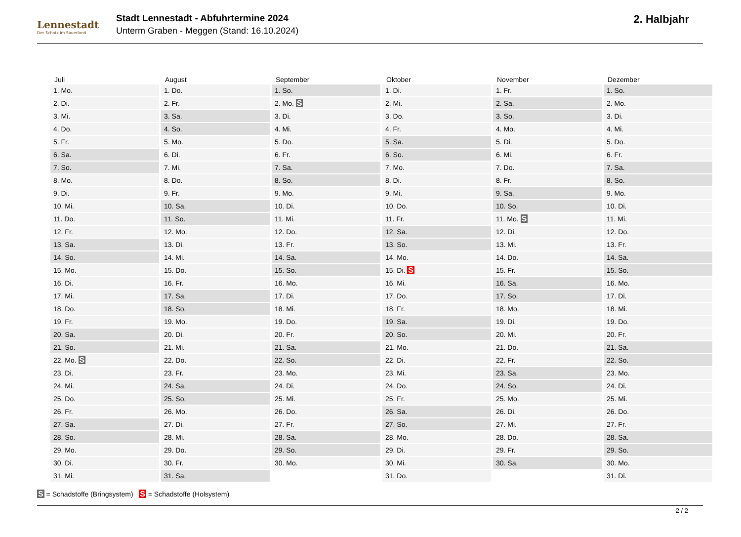Lennestadt
Der Schatz im Sauerland
Stadt Lennestadt - Abfuhrtermine 2024
Unterm Graben - Meggen (Stand: 16.10.2024)
2. Halbjahr
| Juli | August | September | Oktober | November | Dezember |
| --- | --- | --- | --- | --- | --- |
| 1. Mo. | 1. Do. | 1. So. | 1. Di. | 1. Fr. | 1. So. |
| 2. Di. | 2. Fr. | 2. Mo. S | 2. Mi. | 2. Sa. | 2. Mo. |
| 3. Mi. | 3. Sa. | 3. Di. | 3. Do. | 3. So. | 3. Di. |
| 4. Do. | 4. So. | 4. Mi. | 4. Fr. | 4. Mo. | 4. Mi. |
| 5. Fr. | 5. Mo. | 5. Do. | 5. Sa. | 5. Di. | 5. Do. |
| 6. Sa. | 6. Di. | 6. Fr. | 6. So. | 6. Mi. | 6. Fr. |
| 7. So. | 7. Mi. | 7. Sa. | 7. Mo. | 7. Do. | 7. Sa. |
| 8. Mo. | 8. Do. | 8. So. | 8. Di. | 8. Fr. | 8. So. |
| 9. Di. | 9. Fr. | 9. Mo. | 9. Mi. | 9. Sa. | 9. Mo. |
| 10. Mi. | 10. Sa. | 10. Di. | 10. Do. | 10. So. | 10. Di. |
| 11. Do. | 11. So. | 11. Mi. | 11. Fr. | 11. Mo. S | 11. Mi. |
| 12. Fr. | 12. Mo. | 12. Do. | 12. Sa. | 12. Di. | 12. Do. |
| 13. Sa. | 13. Di. | 13. Fr. | 13. So. | 13. Mi. | 13. Fr. |
| 14. So. | 14. Mi. | 14. Sa. | 14. Mo. | 14. Do. | 14. Sa. |
| 15. Mo. | 15. Do. | 15. So. | 15. Di. S | 15. Fr. | 15. So. |
| 16. Di. | 16. Fr. | 16. Mo. | 16. Mi. | 16. Sa. | 16. Mo. |
| 17. Mi. | 17. Sa. | 17. Di. | 17. Do. | 17. So. | 17. Di. |
| 18. Do. | 18. So. | 18. Mi. | 18. Fr. | 18. Mo. | 18. Mi. |
| 19. Fr. | 19. Mo. | 19. Do. | 19. Sa. | 19. Di. | 19. Do. |
| 20. Sa. | 20. Di. | 20. Fr. | 20. So. | 20. Mi. | 20. Fr. |
| 21. So. | 21. Mi. | 21. Sa. | 21. Mo. | 21. Do. | 21. Sa. |
| 22. Mo. S | 22. Do. | 22. So. | 22. Di. | 22. Fr. | 22. So. |
| 23. Di. | 23. Fr. | 23. Mo. | 23. Mi. | 23. Sa. | 23. Mo. |
| 24. Mi. | 24. Sa. | 24. Di. | 24. Do. | 24. So. | 24. Di. |
| 25. Do. | 25. So. | 25. Mi. | 25. Fr. | 25. Mo. | 25. Mi. |
| 26. Fr. | 26. Mo. | 26. Do. | 26. Sa. | 26. Di. | 26. Do. |
| 27. Sa. | 27. Di. | 27. Fr. | 27. So. | 27. Mi. | 27. Fr. |
| 28. So. | 28. Mi. | 28. Sa. | 28. Mo. | 28. Do. | 28. Sa. |
| 29. Mo. | 29. Do. | 29. So. | 29. Di. | 29. Fr. | 29. So. |
| 30. Di. | 30. Fr. | 30. Mo. | 30. Mi. | 30. Sa. | 30. Mo. |
| 31. Mi. | 31. Sa. | | 31. Do. | | 31. Di. |
S = Schadstoffe (Bringsystem) S = Schadstoffe (Holsystem)
2 / 2